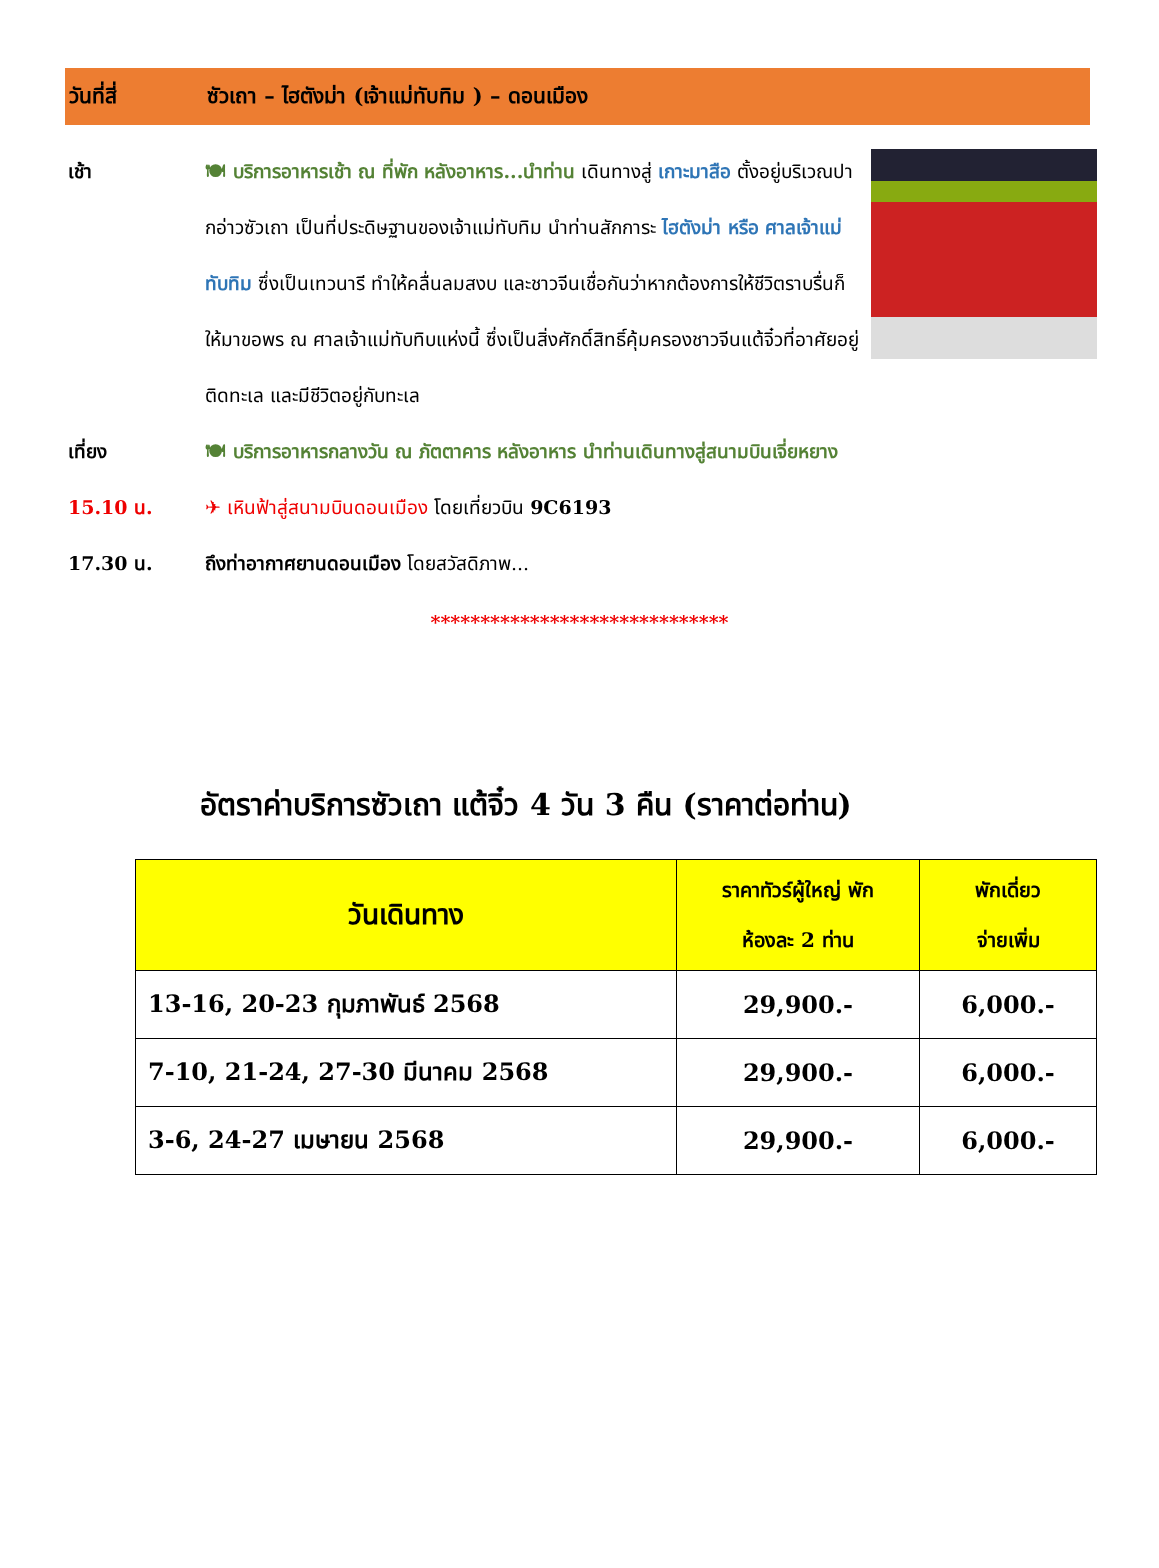วันที่สี่ ซัวเถา – ไฮตังม่า (เจ้าแม่ทับทิม ) – ดอนเมือง
เช้า 🍽 บริการอาหารเช้า ณ ที่พัก หลังอาหาร...นำท่าน เดินทางสู่ เกาะมาสือ ตั้งอยู่บริเวณปากอ่าวซัวเถา เป็นที่ประดิษฐานของเจ้าแม่ทับทิม นำท่านสักการะ ไฮตังม่า หรือ ศาลเจ้าแม่ทับทิม ซึ่งเป็นเทวนารี ทำให้คลื่นลมสงบ และชาวจีนเชื่อกันว่าหากต้องการให้ชีวิตราบรื่นก็ให้มาขอพร ณ ศาลเจ้าแม่ทับทิบแห่งนี้ ซึ่งเป็นสิ่งศักดิ์สิทธิ์คุ้มครองชาวจีนแต้จิ๋วที่อาศัยอยู่ติดทะเล และมีชีวิตอยู่กับทะเล
เที่ยง 🍽 บริการอาหารกลางวัน ณ ภัตตาคาร หลังอาหาร นำท่านเดินทางสู่สนามบินเจี่ยหยาง
15.10 น. ✈ เหินฟ้าสู่สนามบินดอนเมือง โดยเที่ยวบิน 9C6193
17.30 น. ถึงท่าอากาศยานดอนเมือง โดยสวัสดิภาพ...
******************************
อัตราค่าบริการซัวเถา แต้จิ๋ว 4 วัน 3 คืน (ราคาต่อท่าน)
| วันเดินทาง | ราคาทัวร์ผู้ใหญ่ พัก ห้องละ 2 ท่าน | พักเดี่ยว จ่ายเพิ่ม |
| --- | --- | --- |
| 13-16, 20-23 กุมภาพันธ์ 2568 | 29,900.- | 6,000.- |
| 7-10, 21-24, 27-30 มีนาคม 2568 | 29,900.- | 6,000.- |
| 3-6, 24-27 เมษายน 2568 | 29,900.- | 6,000.- |